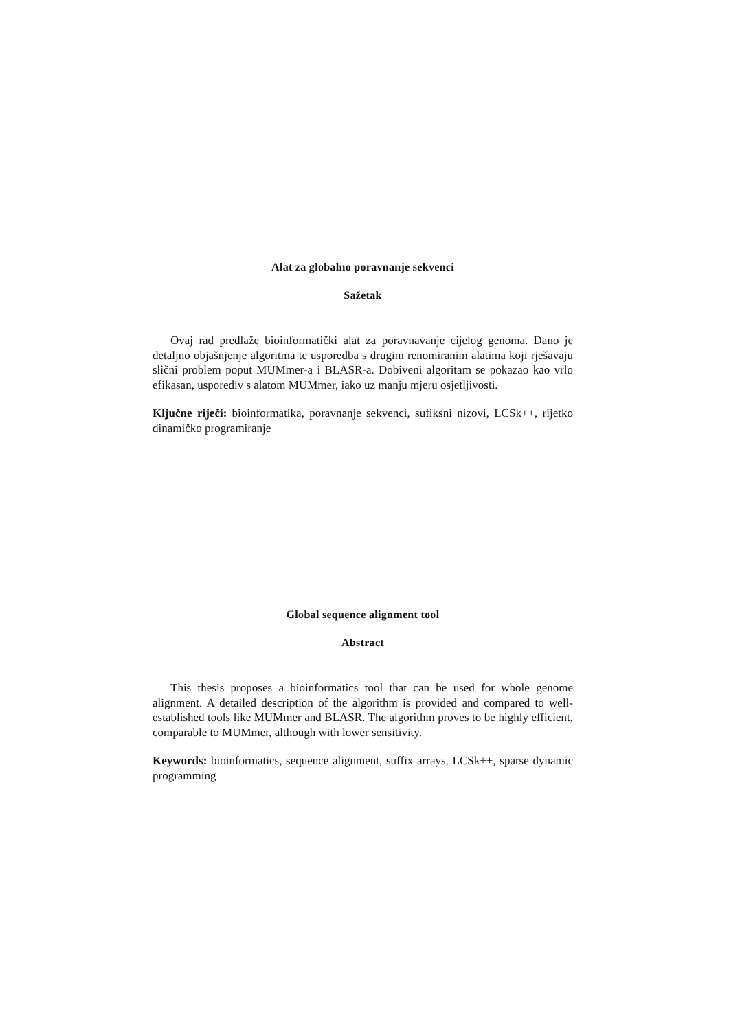Alat za globalno poravnanje sekvenci
Sažetak
Ovaj rad predlaže bioinformatički alat za poravnavanje cijelog genoma. Dano je detaljno objašnjenje algoritma te usporedba s drugim renomiranim alatima koji rješavaju slični problem poput MUMmer-a i BLASR-a. Dobiveni algoritam se pokazao kao vrlo efikasan, usporediv s alatom MUMmer, iako uz manju mjeru osjetljivosti.
Ključne riječi: bioinformatika, poravnanje sekvenci, sufiksni nizovi, LCSk++, rijetko dinamičko programiranje
Global sequence alignment tool
Abstract
This thesis proposes a bioinformatics tool that can be used for whole genome alignment. A detailed description of the algorithm is provided and compared to well-established tools like MUMmer and BLASR. The algorithm proves to be highly efficient, comparable to MUMmer, although with lower sensitivity.
Keywords: bioinformatics, sequence alignment, suffix arrays, LCSk++, sparse dynamic programming